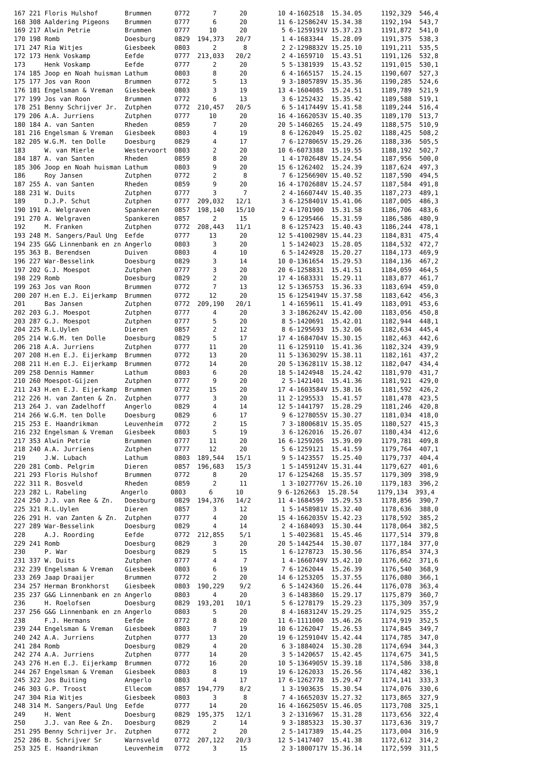167 221 Floris Hulshof       Brummen      0772      7      20        10 4-1602518  15.34.05     1192,329  546,4
168 308 Aaldering Pigeons    Brummen      0777      6      20        11 6-1258624V 15.34.38     1192,194  543,7
169 217 Alwin Petrie         Brummen      0777     10      20         5 6-1259191V 15.37.23     1191,872  541,0
170 198 Romb                 Doesburg     0829  194,373   20/7        1 4-1683344  15.28.09     1191,375  538,3
171 247 Ria Witjes           Giesbeek     0803      2       8         2 2-1298832V 15.25.10     1191,211  535,5
172 173 Henk Voskamp         Eefde        0777  213,033   20/2        2 4-1659710  15.43.51     1191,126  532,8
173     Henk Voskamp         Eefde        0777      2      20         5 5-1381939  15.43.52     1191,015  530,1
174 185 Joop en Noah huisman Lathum       0803      8      20         6 4-1665157  15.24.15     1190,607  527,3
175 177 Jos van Roon         Brummen      0772      5      13         9 3-1805789V 15.35.36     1190,285  524,6
176 181 Engelsman & Vreman   Giesbeek     0803      3      19        13 4-1604085  15.24.51     1189,789  521,9
177 199 Jos van Roon         Brummen      0772      6      13         3 6-1252432  15.35.42     1189,588  519,1
178 251 Benny Schrijver Jr.  Zutphen      0772  210,457   20/5        6 5-1417449V 15.41.58     1189,244  516,4
179 206 A.A. Jurriens        Zutphen      0777     10      20        16 4-1662053V 15.40.35     1189,170  513,7
180 184 A. van Santen        Rheden       0859      7      20        20 5-1460265  15.24.49     1188,575  510,9
181 216 Engelsman & Vreman   Giesbeek     0803      4      19         8 6-1262049  15.25.02     1188,425  508,2
182 205 W.G.M. ten Dolle     Doesburg     0829      4      17         7 6-1278065V 15.29.26     1188,336  505,5
183     W. van Mierle        Westervoort  0803      2      20        10 6-6073388  15.19.55     1188,192  502,7
184 187 A. van Santen        Rheden       0859      8      20         1 4-1702648V 15.24.54     1187,956  500,0
185 306 Joop en Noah huisman Lathum       0803      9      20        15 6-1262402  15.24.39     1187,624  497,3
186     Roy Jansen           Zutphen      0772      2       8         7 6-1256690V 15.40.52     1187,590  494,5
187 255 A. van Santen        Rheden       0859      9      20        16 4-1702688V 15.24.57     1187,584  491,8
188 231 W. Duits             Zutphen      0777      3       7         2 4-1660744V 15.40.35     1187,273  489,1
189     D.J.P. Schut         Zutphen      0777  209,032   12/1        3 6-1258401V 15.41.06     1187,005  486,3
190 191 A. Welgraven         Spankeren    0857  198,140   15/10       2 4-1701900  15.31.58     1186,706  483,6
191 270 A. Welgraven         Spankeren    0857      2      15         9 6-1295466  15.31.59     1186,586  480,9
192     M. Franken           Zutphen      0772  208,443   11/1        8 6-1257423  15.40.43     1186,244  478,1
193 248 M. Sangers/Paul Ung  Eefde        0777     13      20        12 5-4100298V 15.44.23     1184,831  475,4
194 235 G&G Linnenbank en zn Angerlo      0803      3      20         1 5-1424023  15.28.05     1184,532  472,7
195 363 B. Berendsen         Duiven       0803      4      10         6 5-1424928  15.20.27     1184,173  469,9
196 227 War-Besselink        Doesburg     0829      3      14        10 0-1361654  15.29.53     1184,136  467,2
197 202 G.J. Moespot         Zutphen      0777      3      20        20 6-1258831  15.41.51     1184,059  464,5
198 229 Romb                 Doesburg     0829      2      20        17 4-1683331  15.29.11     1183,877  461,7
199 263 Jos van Roon         Brummen      0772      7      13        12 5-1365753  15.36.33     1183,694  459,0
200 207 H.en E.J. Eijerkamp  Brummen      0772     12      20        15 6-1254194V 15.37.58     1183,642  456,3
201     Bas Jansen           Zutphen      0772  209,190   20/1        1 4-1659611  15.41.49     1183,091  453,6
202 203 G.J. Moespot         Zutphen      0777      4      20         3 3-1862624V 15.42.00     1183,056  450,8
203 287 G.J. Moespot         Zutphen      0777      5      20         8 5-1420691  15.42.01     1182,944  448,1
204 225 R.L.Uylen            Dieren       0857      2      12         8 6-1295693  15.32.06     1182,634  445,4
205 214 W.G.M. ten Dolle     Doesburg     0829      5      17        17 4-1684704V 15.30.15     1182,463  442,6
206 218 A.A. Jurriens        Zutphen      0777     11      20        11 6-1259110  15.41.36     1182,324  439,9
207 208 H.en E.J. Eijerkamp  Brummen      0772     13      20        11 5-1363029V 15.38.11     1182,161  437,2
208 211 H.en E.J. Eijerkamp  Brummen      0772     14      20        20 5-1362811V 15.38.12     1182,047  434,4
209 258 Dennis Hammer        Lathum       0803      6      20        18 5-1424948  15.24.42     1181,970  431,7
210 260 Moespot-Gijzen       Zutphen      0777      9      20         2 5-1421401  15.41.36     1181,921  429,0
211 243 H.en E.J. Eijerkamp  Brummen      0772     15      20        17 4-1603584V 15.38.16     1181,592  426,2
212 226 H. van Zanten & Zn.  Zutphen      0777      3      20        11 2-1295533  15.41.57     1181,478  423,5
213 264 J. van Zadelhoff     Angerlo      0829      4      14        12 5-1441797  15.28.29     1181,246  420,8
214 266 W.G.M. ten Dolle     Doesburg     0829      6      17         9 6-1278055V 15.30.27     1181,034  418,0
215 253 E. Haandrikman       Leuvenheim   0772      2      15         7 3-1800681V 15.35.05     1180,527  415,3
216 232 Engelsman & Vreman   Giesbeek     0803      5      19         3 6-1262016  15.26.07     1180,434  412,6
217 353 Alwin Petrie         Brummen      0777     11      20        16 6-1259205  15.39.09     1179,781  409,8
218 240 A.A. Jurriens        Zutphen      0777     12      20         5 6-1259121  15.41.59     1179,764  407,1
219     J.W. Lubach          Lathum       0803  189,544   15/1        9 5-1423557  15.25.40     1179,737  404,4
220 281 Comb. Pelgrim        Dieren       0857  196,683   15/3        1 5-1459124V 15.31.44     1179,627  401,6
221 293 Floris Hulshof       Brummen      0772      8      20        17 6-1254268  15.35.57     1179,309  398,9
222 311 R. Bosveld           Rheden       0859      2      11         1 3-1027776V 15.26.10     1179,183  396,2
223 282 L. Rabeling         Angerlo      0803      6      10         9 6-1262663  15.28.54     1179,134  393,4
224 250 J.J. van Ree & Zn.   Doesburg     0829  194,376   14/2       11 4-1684599  15.29.53     1178,856  390,7
225 321 R.L.Uylen            Dieren       0857      3      12         1 5-1458981V 15.32.40     1178,636  388,0
226 291 H. van Zanten & Zn.  Zutphen      0777      4      20        15 4-1662035V 15.42.23     1178,592  385,2
227 289 War-Besselink        Doesburg     0829      4      14         2 4-1684093  15.30.44     1178,064  382,5
228     A.J. Roording        Eefde        0772  212,855    5/1        1 5-4023681  15.45.46     1177,514  379,8
229 241 Romb                 Doesburg     0829      3      20        20 5-1442544  15.30.07     1177,184  377,0
230     P. War               Doesburg     0829      5      15         1 6-1278723  15.30.56     1176,854  374,3
231 337 W. Duits             Zutphen      0777      4       7         1 4-1660749V 15.42.10     1176,662  371,6
232 239 Engelsman & Vreman   Giesbeek     0803      6      19         7 6-1262044  15.26.39     1176,540  368,9
233 269 Jaap Draaijer        Brummen      0772      2      20        14 6-1253205  15.37.55     1176,080  366,1
234 257 Herman Bronkhorst    Giesbeek     0803  190,229    9/2        6 5-1424360  15.26.44     1176,078  363,4
235 237 G&G Linnenbank en zn Angerlo      0803      4      20         3 6-1483860  15.29.17     1175,879  360,7
236     H. Roelofsen         Doesburg     0829  193,201   10/1        5 6-1278179  15.29.23     1175,309  357,9
237 256 G&G Linnenbank en zn Angerlo      0803      5      20         8 4-1683124V 15.29.25     1174,925  355,2
238     F.J. Hermans         Eefde        0772      8      20        11 6-1111000  15.46.26     1174,919  352,5
239 244 Engelsman & Vreman   Giesbeek     0803      7      19        10 6-1262047  15.26.53     1174,845  349,7
240 242 A.A. Jurriens        Zutphen      0777     13      20        19 6-1259104V 15.42.44     1174,785  347,0
241 284 Romb                 Doesburg     0829      4      20         6 3-1884024  15.30.28     1174,694  344,3
242 274 A.A. Jurriens        Zutphen      0777     14      20         3 5-1420657  15.42.45     1174,675  341,5
243 276 H.en E.J. Eijerkamp  Brummen      0772     16      20        10 5-1364905V 15.39.18     1174,586  338,8
244 267 Engelsman & Vreman   Giesbeek     0803      8      19        19 6-1262033  15.26.56     1174,482  336,1
245 322 Jos Buiting          Angerlo      0803      4      17        17 6-1262778  15.29.47     1174,141  333,3
246 303 G.P. Troost          Ellecom      0857  194,779    8/2        1 3-1903635  15.30.54     1174,076  330,6
247 304 Ria Witjes           Giesbeek     0803      3       8         7 4-1665203V 15.27.32     1173,865  327,9
248 314 M. Sangers/Paul Ung  Eefde        0777     14      20        16 4-1662505V 15.46.05     1173,708  325,1
249     H. Went              Doesburg     0829  195,375   12/1        3 2-1316967  15.31.28     1173,656  322,4
250     J.J. van Ree & Zn.   Doesburg     0829      2      14         9 3-1885323  15.30.37     1173,636  319,7
251 295 Benny Schrijver Jr.  Zutphen      0772      2      20         2 5-1417389  15.44.25     1173,004  316,9
252 286 B. Schrijver Sr      Warnsveld    0772  207,122   20/3       12 5-1417407  15.41.38     1172,612  314,2
253 325 E. Haandrikman       Leuvenheim   0772      3      15         2 3-1800717V 15.36.14     1172,599  311,5